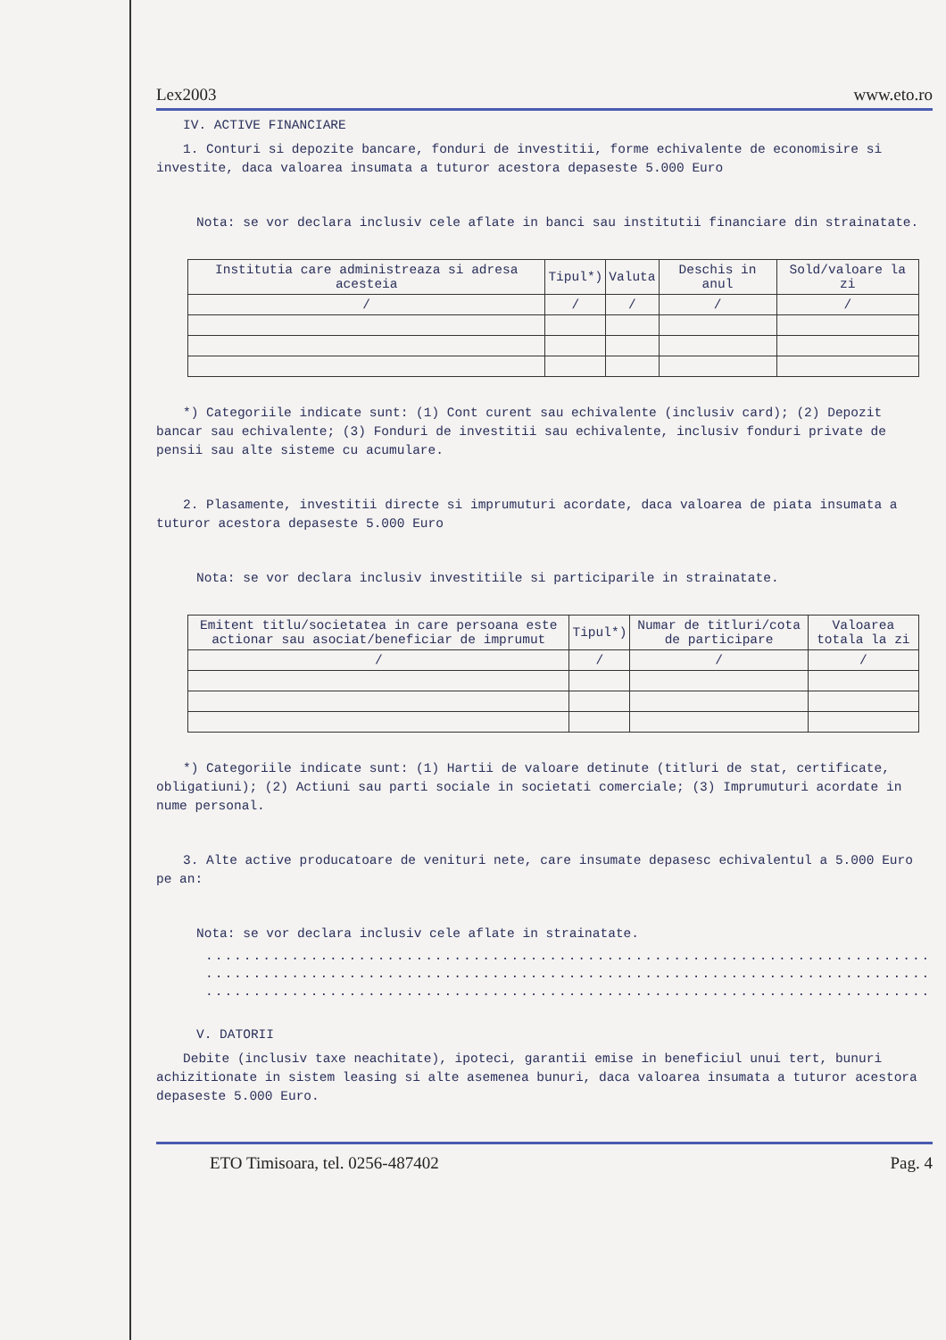Lex2003 www.eto.ro
IV. ACTIVE FINANCIARE
1. Conturi si depozite bancare, fonduri de investitii, forme echivalente de economisire si investite, daca valoarea insumata a tuturor acestora depaseste 5.000 Euro
Nota: se vor declara inclusiv cele aflate in banci sau institutii financiare din strainatate.
| Institutia care administreaza si adresa acesteia | Tipul*) | Valuta | Deschis in anul | Sold/valoare la zi |
| --- | --- | --- | --- | --- |
| / | / | / | / | / |
*) Categoriile indicate sunt: (1) Cont curent sau echivalente (inclusiv card); (2) Depozit bancar sau echivalente; (3) Fonduri de investitii sau echivalente, inclusiv fonduri private de pensii sau alte sisteme cu acumulare.
2. Plasamente, investitii directe si imprumuturi acordate, daca valoarea de piata insumata a tuturor acestora depaseste 5.000 Euro
Nota: se vor declara inclusiv investitiile si participarile in strainatate.
| Emitent titlu/societatea in care persoana este actionar sau asociat/beneficiar de imprumut | Tipul*) | Numar de titluri/cota de participare | Valoarea totala la zi |
| --- | --- | --- | --- |
| / | / | / | / |
*) Categoriile indicate sunt: (1) Hartii de valoare detinute (titluri de stat, certificate, obligatiuni); (2) Actiuni sau parti sociale in societati comerciale; (3) Imprumuturi acordate in nume personal.
3. Alte active producatoare de venituri nete, care insumate depasesc echivalentul a 5.000 Euro pe an:
Nota: se vor declara inclusiv cele aflate in strainatate.
..............................................................................
..............................................................................
..............................................................................
V. DATORII
Debite (inclusiv taxe neachitate), ipoteci, garantii emise in beneficiul unui tert, bunuri achizitionate in sistem leasing si alte asemenea bunuri, daca valoarea insumata a tuturor acestora depaseste 5.000 Euro.
ETO Timisoara, tel. 0256-487402 Pag. 4